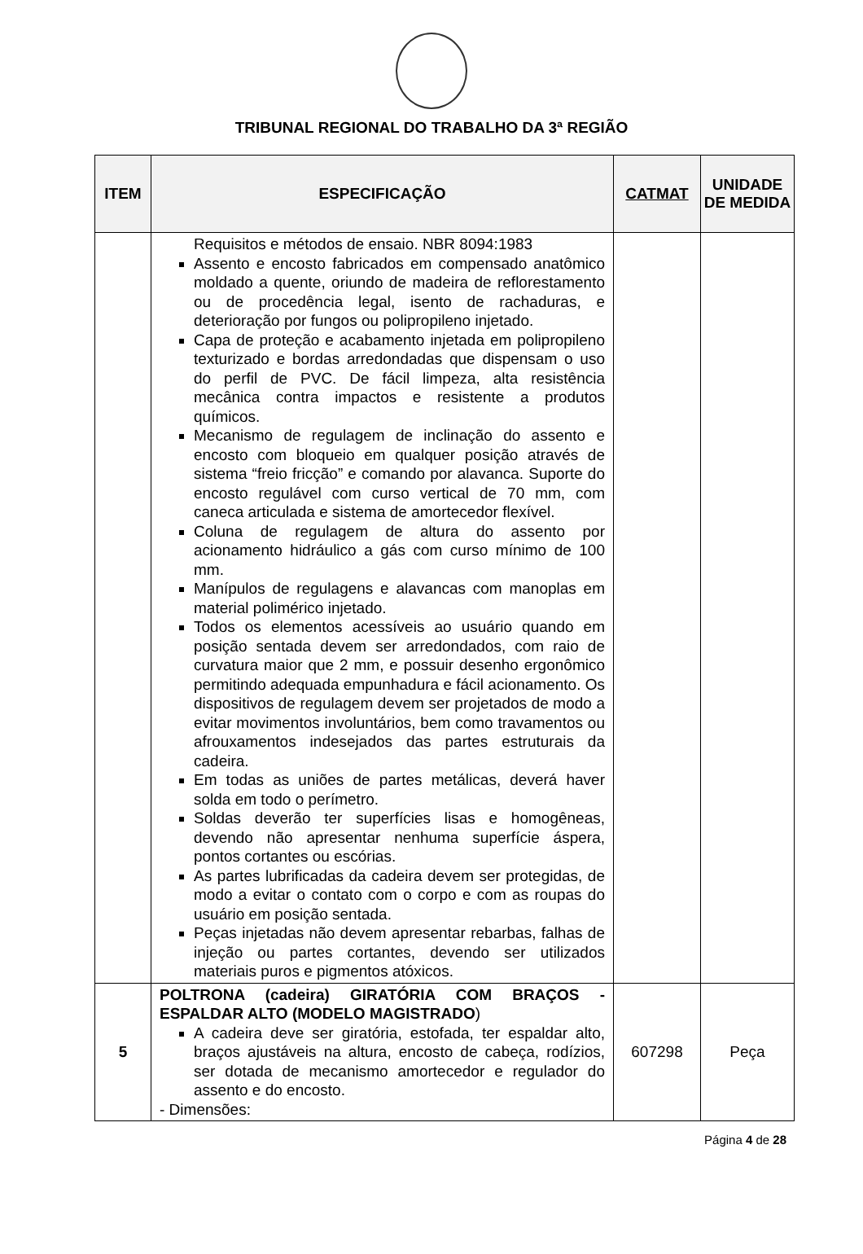TRIBUNAL REGIONAL DO TRABALHO DA 3ª REGIÃO
| ITEM | ESPECIFICAÇÃO | CATMAT | UNIDADE DE MEDIDA |
| --- | --- | --- | --- |
| | Requisitos e métodos de ensaio. NBR 8094:1983 Assento e encosto fabricados em compensado anatômico moldado a quente, oriundo de madeira de reflorestamento ou de procedência legal, isento de rachaduras, e deterioração por fungos ou polipropileno injetado. Capa de proteção e acabamento injetada em polipropileno texturizado e bordas arredondadas que dispensam o uso do perfil de PVC. De fácil limpeza, alta resistência mecânica contra impactos e resistente a produtos químicos. Mecanismo de regulagem de inclinação do assento e encosto com bloqueio em qualquer posição através de sistema “freio fricção” e comando por alavanca. Suporte do encosto regulável com curso vertical de 70 mm, com caneca articulada e sistema de amortecedor flexível. Coluna de regulagem de altura do assento por acionamento hidráulico a gás com curso mínimo de 100 mm. Manípulos de regulagens e alavancas com manoplas em material polimérico injetado. Todos os elementos acessíveis ao usuário quando em posição sentada devem ser arredondados, com raio de curvatura maior que 2 mm, e possuir desenho ergonômico permitindo adequada empunhadura e fácil acionamento. Os dispositivos de regulagem devem ser projetados de modo a evitar movimentos involuntários, bem como travamentos ou afrouxamentos indesejados das partes estruturais da cadeira. Em todas as uniões de partes metálicas, deverá haver solda em todo o perímetro. Soldas deverão ter superfícies lisas e homogêneas, devendo não apresentar nenhuma superfície áspera, pontos cortantes ou escórias. As partes lubrificadas da cadeira devem ser protegidas, de modo a evitar o contato com o corpo e com as roupas do usuário em posição sentada. Peças injetadas não devem apresentar rebarbas, falhas de injeção ou partes cortantes, devendo ser utilizados materiais puros e pigmentos atóxicos. | | |
| 5 | POLTRONA (cadeira) GIRATÓRIA COM BRAÇOS - ESPALDAR ALTO (MODELO MAGISTRADO ) A cadeira deve ser giratória, estofada, ter espaldar alto, braços ajustáveis na altura, encosto de cabeça, rodízios, ser dotada de mecanismo amortecedor e regulador do assento e do encosto. - Dimensões: | 607298 | Peça |
Página 4 de 28